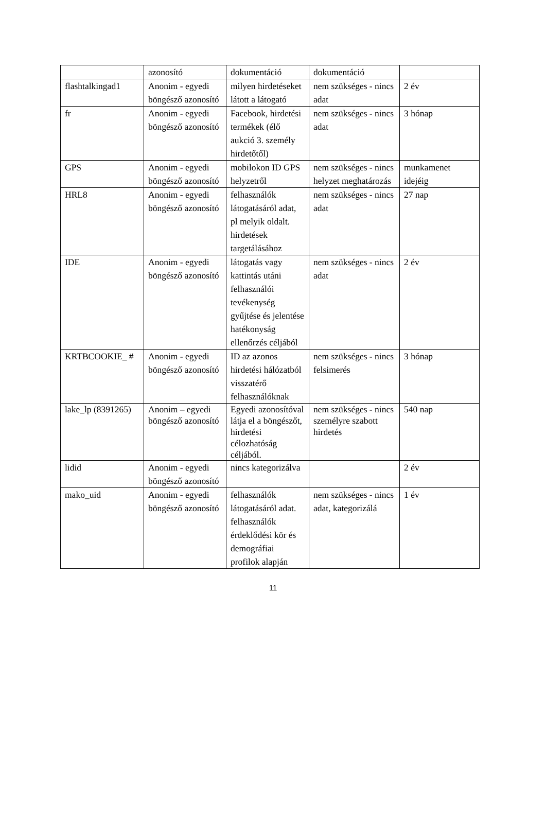| | azonosító | dokumentáció | dokumentáció | |
| flashtalkingad1 | Anonim - egyedi böngésző azonosító | milyen hirdetéseket látott a látogató | nem szükséges - nincs adat | 2 év |
| fr | Anonim - egyedi böngésző azonosító | Facebook, hirdetési termékek (élő aukció 3. személy hirdetőtől) | nem szükséges - nincs adat | 3 hónap |
| GPS | Anonim - egyedi böngésző azonosító | mobilokon ID GPS helyzetről | nem szükséges - nincs helyzet meghatározás | munkamenet idejéig |
| HRL8 | Anonim - egyedi böngésző azonosító | felhasználók látogatásáról adat, pl melyik oldalt. hirdetések targetálásához | nem szükséges - nincs adat | 27 nap |
| IDE | Anonim - egyedi böngésző azonosító | látogatás vagy kattintás utáni felhasználói tevékenység gyűjtése és jelentése hatékonyság ellenőrzés céljából | nem szükséges - nincs adat | 2 év |
| KRTBCOOKIE_ # | Anonim - egyedi böngésző azonosító | ID az azonos hirdetési hálózatból visszatérő felhasználóknak | nem szükséges - nincs felsimerés | 3 hónap |
| lake_lp (8391265) | Anonim – egyedi böngésző azonosító | Egyedi azonosítóval látja el a böngészőt, hirdetési célozhatóság céljából. | nem szükséges - nincs személyre szabott hirdetés | 540 nap |
| lidid | Anonim - egyedi böngésző azonosító | nincs kategorizálva | | 2 év |
| mako_uid | Anonim - egyedi böngésző azonosító | felhasználók látogatásáról adat. felhasználók érdeklődési kör és demográfiai profilok alapján | nem szükséges - nincs adat, kategorizálá | 1 év |
11